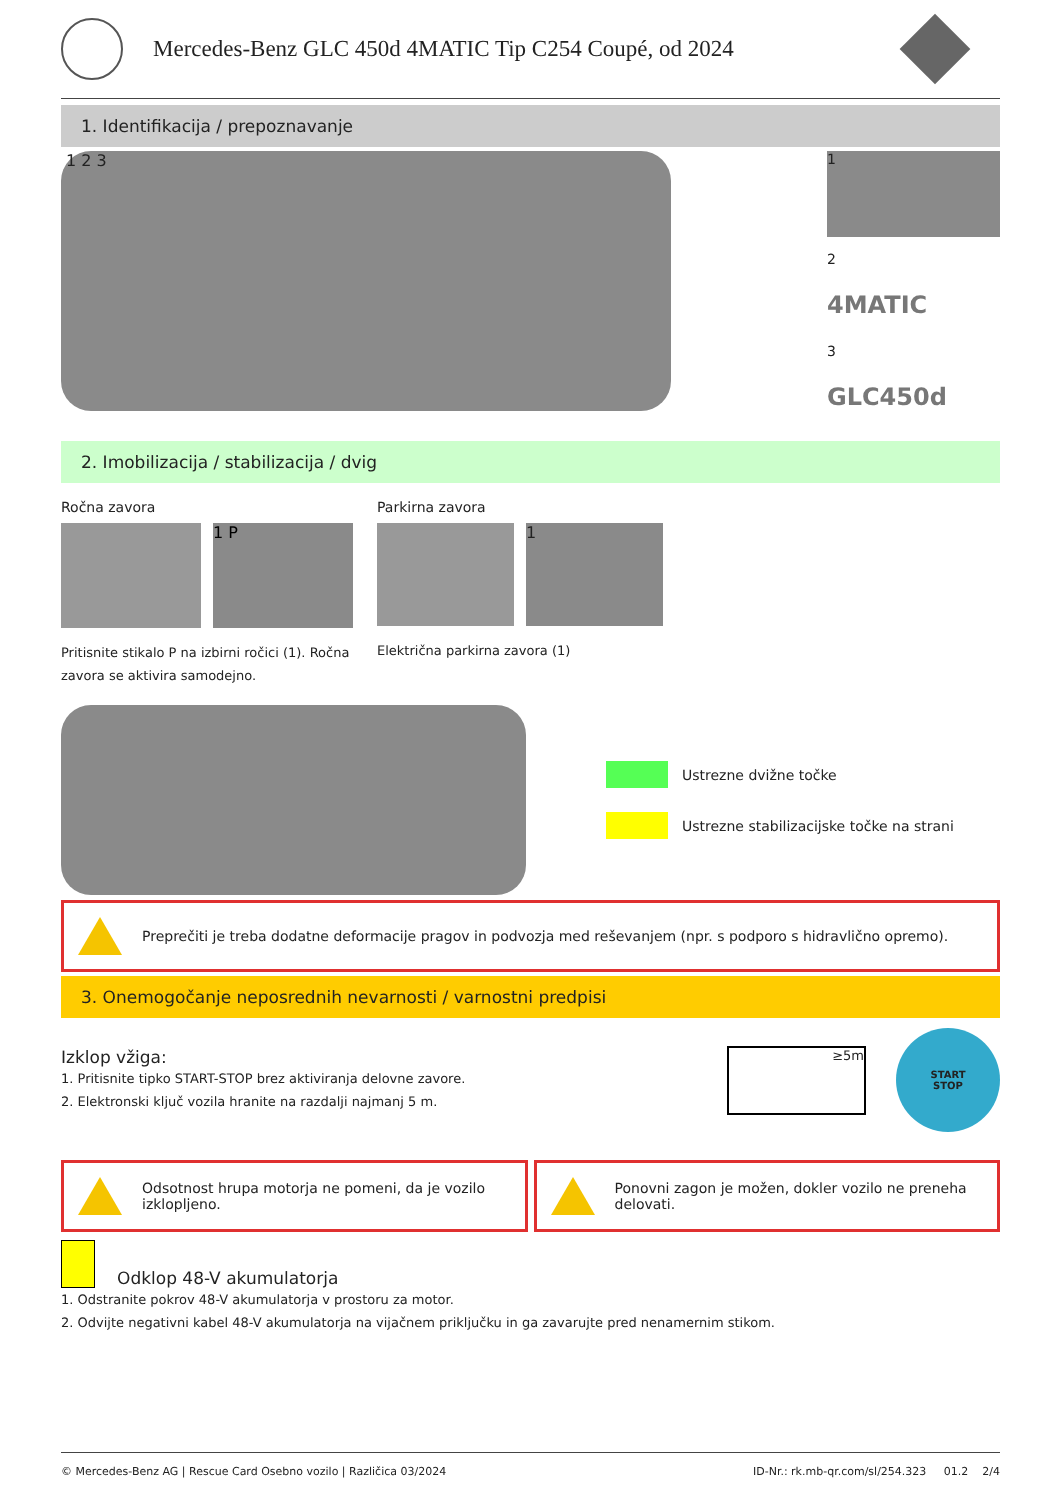Mercedes-Benz GLC 450d 4MATIC Tip C254 Coupé, od 2024
1. Identifikacija / prepoznavanje
1 2 3
1
2
4MATIC
3
GLC450d
2. Imobilizacija / stabilizacija / dvig
Ročna zavora
1 P
Pritisnite stikalo P na izbirni ročici (1). Ročna zavora se aktivira samodejno.
Parkirna zavora
1
Električna parkirna zavora (1)
Ustrezne dvižne točke
Ustrezne stabilizacijske točke na strani
Preprečiti je treba dodatne deformacije pragov in podvozja med reševanjem (npr. s podporo s hidravlično opremo).
3. Onemogočanje neposrednih nevarnosti / varnostni predpisi
Izklop vžiga:
1. Pritisnite tipko START-STOP brez aktiviranja delovne zavore.
2. Elektronski ključ vozila hranite na razdalji najmanj 5 m.
≥5m
START
STOP
Odsotnost hrupa motorja ne pomeni, da je vozilo izklopljeno.
Ponovni zagon je možen, dokler vozilo ne preneha delovati.
Odklop 48-V akumulatorja
1. Odstranite pokrov 48-V akumulatorja v prostoru za motor.
2. Odvijte negativni kabel 48-V akumulatorja na vijačnem priključku in ga zavarujte pred nenamernim stikom.
© Mercedes-Benz AG | Rescue Card Osebno vozilo | Različica 03/2024 ID-Nr.: rk.mb-qr.com/sl/254.323 01.2 2/4